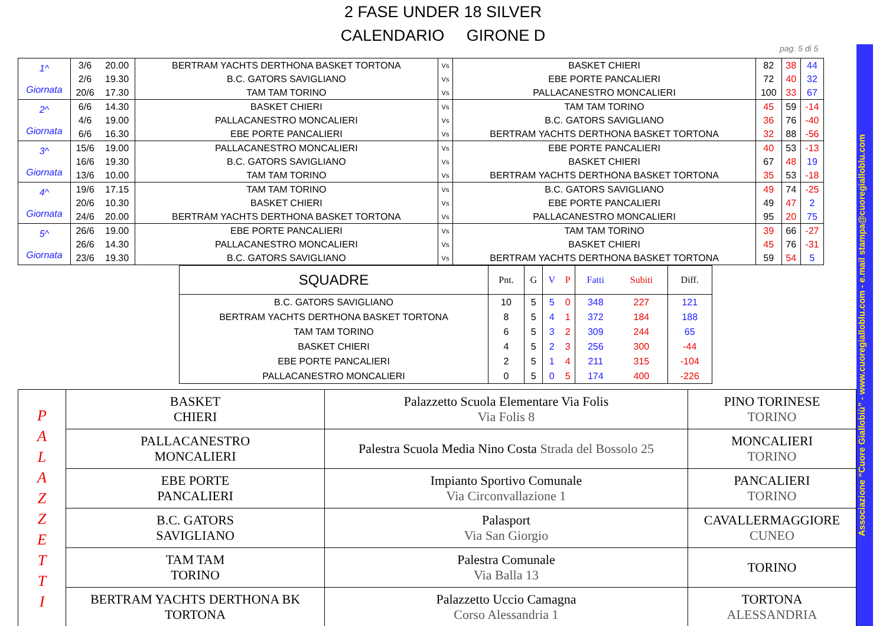2 FASE UNDER 18 SILVER
CALENDARIO GIRONE D
pag. 5 di 5
Associazione “Cuore Giallobiù” - www.cuoregialloblu.com - e.mail stampa@cuoregialloblu.com
| 1^ Giornata | 3/6 | 20.00 | BERTRAM YACHTS DERTHONA BASKET TORTONA | Vs | BASKET CHIERI | 82 | 38 | 44 |
| | 2/6 | 19.30 | B.C. GATORS SAVIGLIANO | Vs | EBE PORTE PANCALIERI | 72 | 40 | 32 |
| | 20/6 | 17.30 | TAM TAM TORINO | Vs | PALLACANESTRO MONCALIERI | 100 | 33 | 67 |
| 2^ Giornata | 6/6 | 14.30 | BASKET CHIERI | Vs | TAM TAM TORINO | 45 | 59 | -14 |
| | 4/6 | 19.00 | PALLACANESTRO MONCALIERI | Vs | B.C. GATORS SAVIGLIANO | 36 | 76 | -40 |
| | 6/6 | 16.30 | EBE PORTE PANCALIERI | Vs | BERTRAM YACHTS DERTHONA BASKET TORTONA | 32 | 88 | -56 |
| 3^ Giornata | 15/6 | 19.00 | PALLACANESTRO MONCALIERI | Vs | EBE PORTE PANCALIERI | 40 | 53 | -13 |
| | 16/6 | 19.30 | B.C. GATORS SAVIGLIANO | Vs | BASKET CHIERI | 67 | 48 | 19 |
| | 13/6 | 10.00 | TAM TAM TORINO | Vs | BERTRAM YACHTS DERTHONA BASKET TORTONA | 35 | 53 | -18 |
| 4^ Giornata | 19/6 | 17.15 | TAM TAM TORINO | Vs | B.C. GATORS SAVIGLIANO | 49 | 74 | -25 |
| | 20/6 | 10.30 | BASKET CHIERI | Vs | EBE PORTE PANCALIERI | 49 | 47 | 2 |
| | 24/6 | 20.00 | BERTRAM YACHTS DERTHONA BASKET TORTONA | Vs | PALLACANESTRO MONCALIERI | 95 | 20 | 75 |
| 5^ Giornata | 26/6 | 19.00 | EBE PORTE PANCALIERI | Vs | TAM TAM TORINO | 39 | 66 | -27 |
| | 26/6 | 14.30 | PALLACANESTRO MONCALIERI | Vs | BASKET CHIERI | 45 | 76 | -31 |
| | 23/6 | 19.30 | B.C. GATORS SAVIGLIANO | Vs | BERTRAM YACHTS DERTHONA BASKET TORTONA | 59 | 54 | 5 |
| SQUADRE | Pnt. | G | V | P | Fatti | Subiti | Diff. |
| --- | --- | --- | --- | --- | --- | --- | --- |
| B.C. GATORS SAVIGLIANO | 10 | 5 | 5 | 0 | 348 | 227 | 121 |
| BERTRAM YACHTS DERTHONA BASKET TORTONA | 8 | 5 | 4 | 1 | 372 | 184 | 188 |
| TAM TAM TORINO | 6 | 5 | 3 | 2 | 309 | 244 | 65 |
| BASKET CHIERI | 4 | 5 | 2 | 3 | 256 | 300 | -44 |
| EBE PORTE PANCALIERI | 2 | 5 | 1 | 4 | 211 | 315 | -104 |
| PALLACANESTRO MONCALIERI | 0 | 5 | 0 | 5 | 174 | 400 | -226 |
| P A L A Z Z E T T I | BASKET CHIERI | Palazzetto Scuola Elementare Via Folis Via Folis 8 | PINO TORINESE TORINO |
| | PALLACANESTRO MONCALIERI | Palestra Scuola Media Nino Costa Strada del Bossolo 25 | MONCALIERI TORINO |
| | EBE PORTE PANCALIERI | Impianto Sportivo Comunale Via Circonvallazione 1 | PANCALIERI TORINO |
| | B.C. GATORS SAVIGLIANO | Palasport Via San Giorgio | CAVALLERMAGGIORE CUNEO |
| | TAM TAM TORINO | Palestra Comunale Via Balla 13 | TORINO |
| | BERTRAM YACHTS DERTHONA BK TORTONA | Palazzetto Uccio Camagna Corso Alessandria 1 | TORTONA ALESSANDRIA |